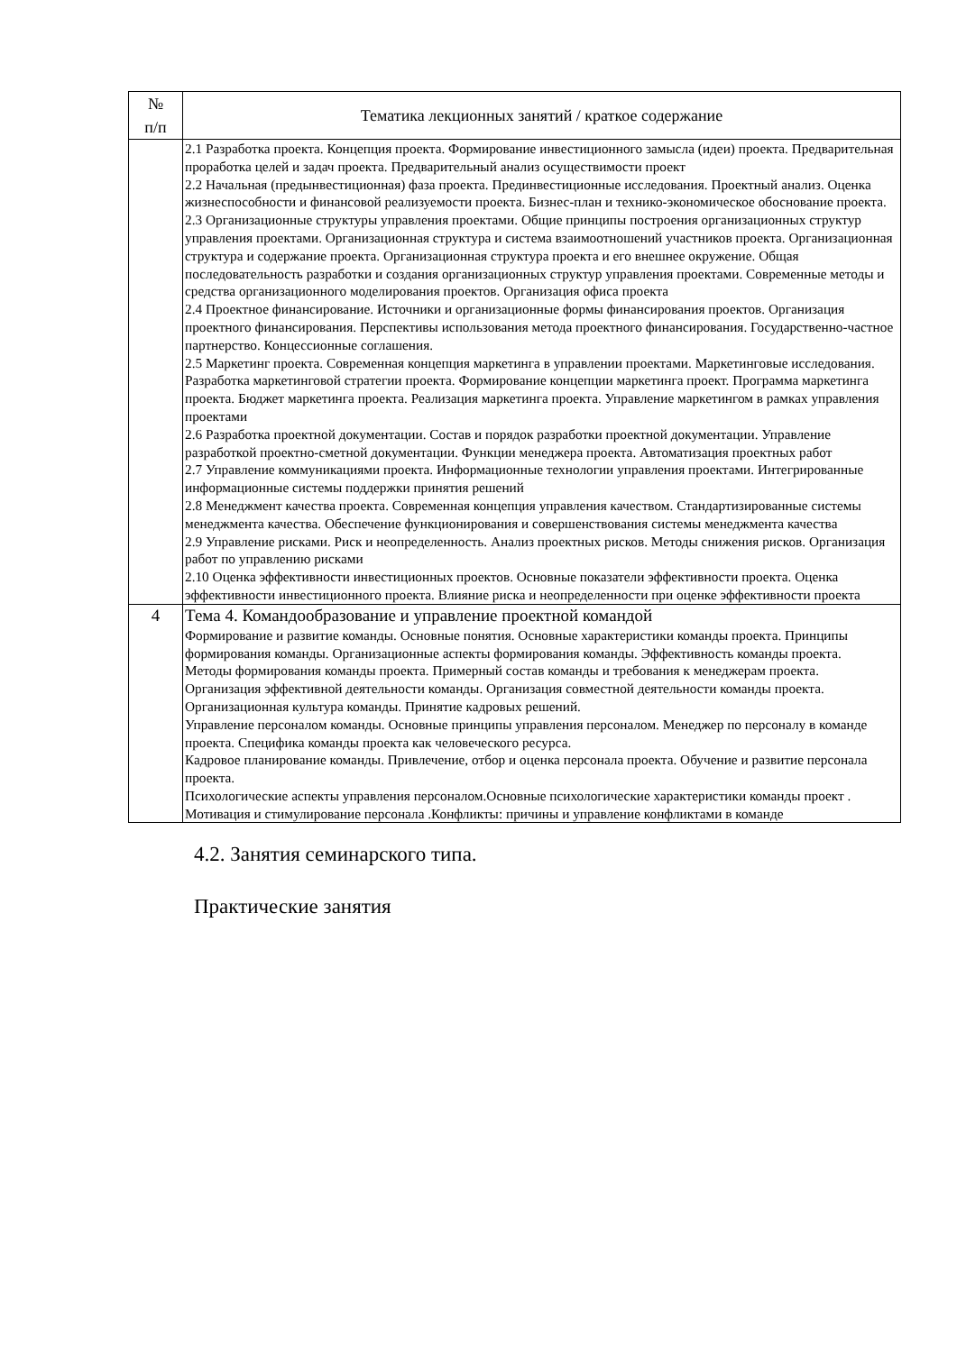| № п/п | Тематика лекционных занятий / краткое содержание |
| --- | --- |
| | 2.1 Разработка проекта. Концепция проекта. Формирование инвестиционного замысла (идеи) проекта. Предварительная проработка целей и задач проекта. Предварительный анализ осуществимости проект 2.2 Начальная (предынвестиционная) фаза проекта. Прединвестиционные исследования. Проектный анализ. Оценка жизнеспособности и финансовой реализуемости проекта. Бизнес-план и технико-экономическое обоснование проекта. 2.3 Организационные структуры управления проектами. Общие принципы построения организационных структур управления проектами. Организационная структура и система взаимоотношений участников проекта. Организационная структура и содержание проекта. Организационная структура проекта и его внешнее окружение. Общая последовательность разработки и создания организационных структур управления проектами. Современные методы и средства организационного моделирования проектов. Организация офиса проекта 2.4 Проектное финансирование. Источники и организационные формы финансирования проектов. Организация проектного финансирования. Перспективы использования метода проектного финансирования. Государственно-частное партнерство. Концессионные соглашения. 2.5 Маркетинг проекта. Современная концепция маркетинга в управлении проектами. Маркетинговые исследования. Разработка маркетинговой стратегии проекта. Формирование концепции маркетинга проект. Программа маркетинга проекта. Бюджет маркетинга проекта. Реализация маркетинга проекта. Управление маркетингом в рамках управления проектами 2.6 Разработка проектной документации. Состав и порядок разработки проектной документации. Управление разработкой проектно-сметной документации. Функции менеджера проекта. Автоматизация проектных работ 2.7 Управление коммуникациями проекта. Информационные технологии управления проектами. Интегрированные информационные системы поддержки принятия решений 2.8 Менеджмент качества проекта. Современная концепция управления качеством. Стандартизированные системы менеджмента качества. Обеспечение функционирования и совершенствования системы менеджмента качества 2.9 Управление рисками. Риск и неопределенность. Анализ проектных рисков. Методы снижения рисков. Организация работ по управлению рисками 2.10 Оценка эффективности инвестиционных проектов. Основные показатели эффективности проекта. Оценка эффективности инвестиционного проекта. Влияние риска и неопределенности при оценке эффективности проекта |
| 4 | Тема 4. Командообразование и управление проектной командой Формирование и развитие команды. Основные понятия. Основные характеристики команды проекта. Принципы формирования команды. Организационные аспекты формирования команды. Эффективность команды проекта. Методы формирования команды проекта. Примерный состав команды и требования к менеджерам проекта. Организация эффективной деятельности команды. Организация совместной деятельности команды проекта. Организационная культура команды. Принятие кадровых решений. Управление персоналом команды. Основные принципы управления персоналом. Менеджер по персоналу в команде проекта. Специфика команды проекта как человеческого ресурса. Кадровое планирование команды. Привлечение, отбор и оценка персонала проекта. Обучение и развитие персонала проекта. Психологические аспекты управления персоналом.Основные психологические характеристики команды проект . Мотивация и стимулирование персонала .Конфликты: причины и управление конфликтами в команде |
4.2. Занятия семинарского типа.
Практические занятия